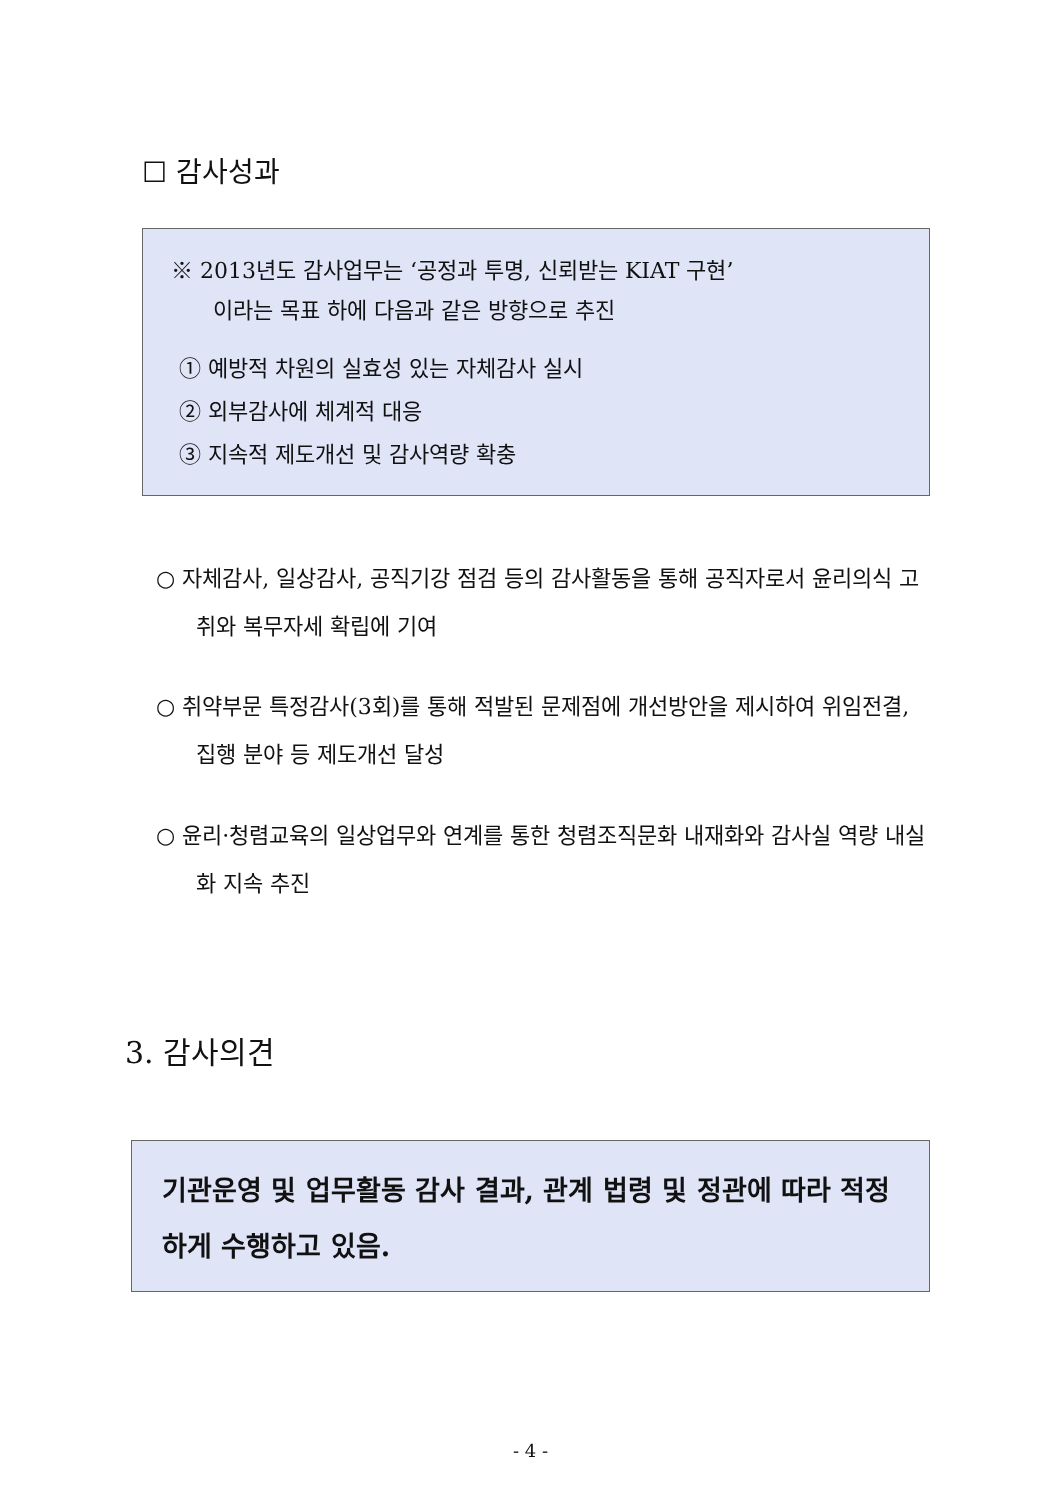☐ 감사성과
※ 2013년도 감사업무는 ‘공정과 투명, 신뢰받는 KIAT 구현’
이라는 목표 하에 다음과 같은 방향으로 추진
① 예방적 차원의 실효성 있는 자체감사 실시
② 외부감사에 체계적 대응
③ 지속적 제도개선 및 감사역량 확충
○ 자체감사, 일상감사, 공직기강 점검 등의 감사활동을 통해 공직자로서 윤리의식 고취와 복무자세 확립에 기여
○ 취약부문 특정감사(3회)를 통해 적발된 문제점에 개선방안을 제시하여 위임전결, 집행 분야 등 제도개선 달성
○ 윤리·청렴교육의 일상업무와 연계를 통한 청렴조직문화 내재화와 감사실 역량 내실화 지속 추진
3. 감사의견
기관운영 및 업무활동 감사 결과, 관계 법령 및 정관에 따라 적정하게 수행하고 있음.
- 4 -